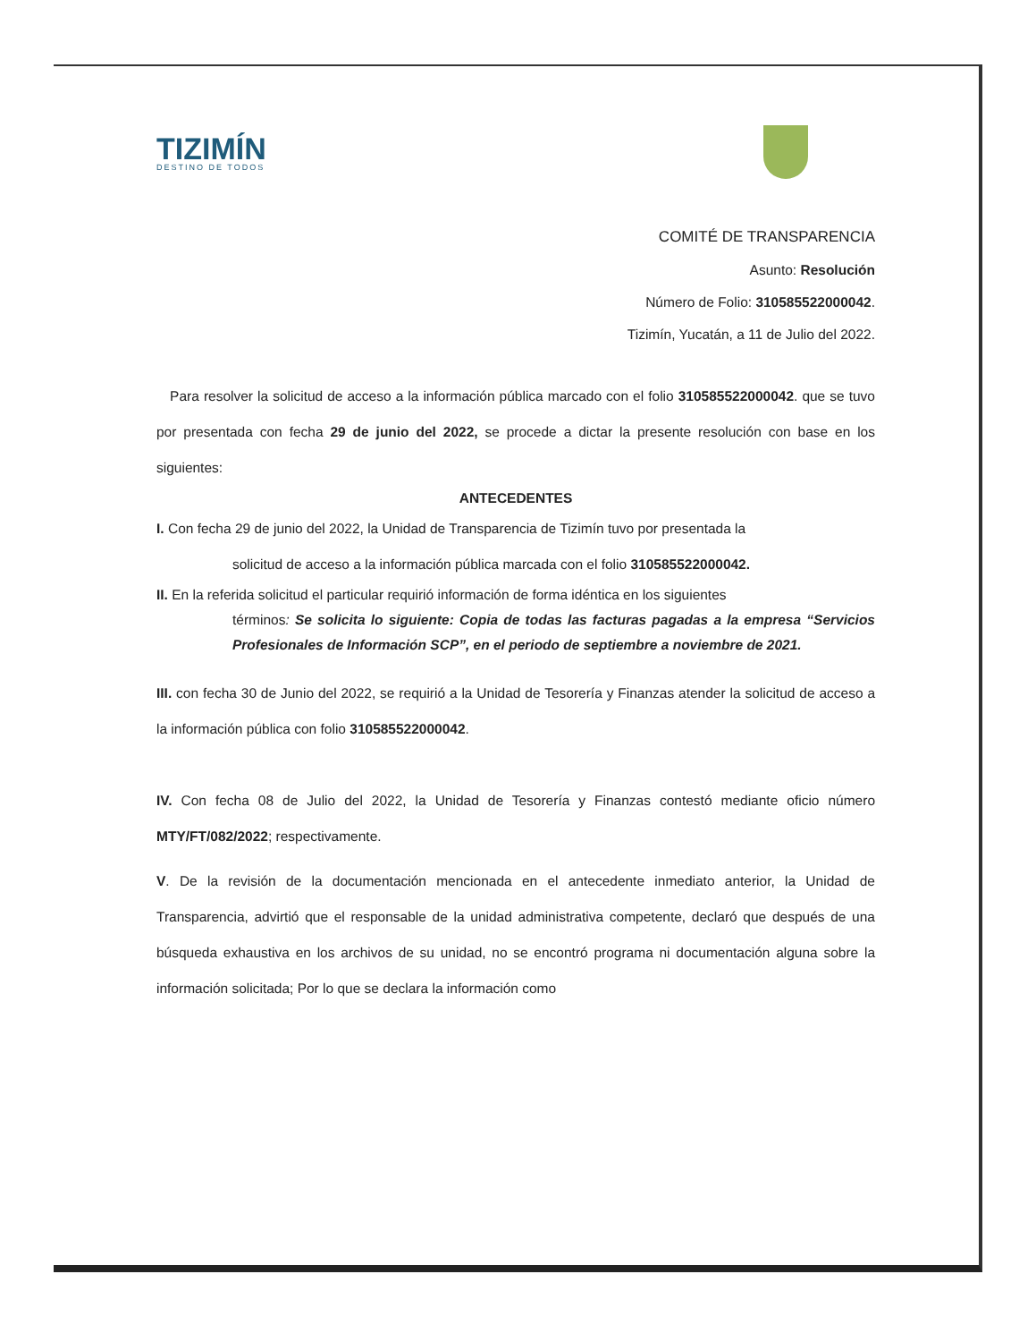TIZIMÍN
DESTINO DE TODOS
COMITÉ DE TRANSPARENCIA
Asunto: Resolución
Número de Folio: 310585522000042.
Tizimín, Yucatán, a 11 de Julio del 2022.
Para resolver la solicitud de acceso a la información pública marcado con el folio 310585522000042. que se tuvo por presentada con fecha 29 de junio del 2022, se procede a dictar la presente resolución con base en los siguientes:
ANTECEDENTES
I. Con fecha 29 de junio del 2022, la Unidad de Transparencia de Tizimín tuvo por presentada la
solicitud de acceso a la información pública marcada con el folio 310585522000042.
II. En la referida solicitud el particular requirió información de forma idéntica en los siguientes
términos: Se solicita lo siguiente: Copia de todas las facturas pagadas a la empresa “Servicios Profesionales de Información SCP”, en el periodo de septiembre a noviembre de 2021.
III. con fecha 30 de Junio del 2022, se requirió a la Unidad de Tesorería y Finanzas atender la solicitud de acceso a la información pública con folio 310585522000042.
IV. Con fecha 08 de Julio del 2022, la Unidad de Tesorería y Finanzas contestó mediante oficio número MTY/FT/082/2022; respectivamente.
V. De la revisión de la documentación mencionada en el antecedente inmediato anterior, la Unidad de Transparencia, advirtió que el responsable de la unidad administrativa competente, declaró que después de una búsqueda exhaustiva en los archivos de su unidad, no se encontró programa ni documentación alguna sobre la información solicitada; Por lo que se declara la información como